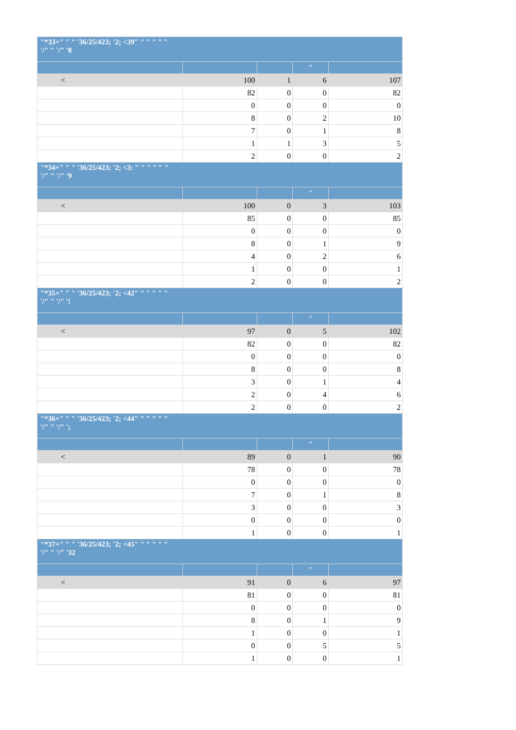| "*33+" " " '36/25/423; '2; <39" " " " " " '/" " '/" '8 | | | | |
| | | | " | |
| < | 100 | 1 | 6 | 107 |
| | 82 | 0 | 0 | 82 |
| | 0 | 0 | 0 | 0 |
| | 8 | 0 | 2 | 10 |
| | 7 | 0 | 1 | 8 |
| | 1 | 1 | 3 | 5 |
| | 2 | 0 | 0 | 2 |
| "*34+" " " '36/25/423; '2; <3: " " " " " " '/" " '/" '9 | | | | |
| | | | " | |
| < | 100 | 0 | 3 | 103 |
| | 85 | 0 | 0 | 85 |
| | 0 | 0 | 0 | 0 |
| | 8 | 0 | 1 | 9 |
| | 4 | 0 | 2 | 6 |
| | 1 | 0 | 0 | 1 |
| | 2 | 0 | 0 | 2 |
| "*35+" " " '36/25/423; '2; <42" " " " " " '/" " '/" '! | | | | |
| | | | " | |
| < | 97 | 0 | 5 | 102 |
| | 82 | 0 | 0 | 82 |
| | 0 | 0 | 0 | 0 |
| | 8 | 0 | 0 | 8 |
| | 3 | 0 | 1 | 4 |
| | 2 | 0 | 4 | 6 |
| | 2 | 0 | 0 | 2 |
| "*36+" " " '36/25/423; '2; <44" " " " " " '/" " '/" '; | | | | |
| | | | " | |
| < | 89 | 0 | 1 | 90 |
| | 78 | 0 | 0 | 78 |
| | 0 | 0 | 0 | 0 |
| | 7 | 0 | 1 | 8 |
| | 3 | 0 | 0 | 3 |
| | 0 | 0 | 0 | 0 |
| | 1 | 0 | 0 | 1 |
| "*37+" " " '36/25/423; '2; <45" " " " " " '/" " '/" '32 | | | | |
| | | | " | |
| < | 91 | 0 | 6 | 97 |
| | 81 | 0 | 0 | 81 |
| | 0 | 0 | 0 | 0 |
| | 8 | 0 | 1 | 9 |
| | 1 | 0 | 0 | 1 |
| | 0 | 0 | 5 | 5 |
| | 1 | 0 | 0 | 1 |